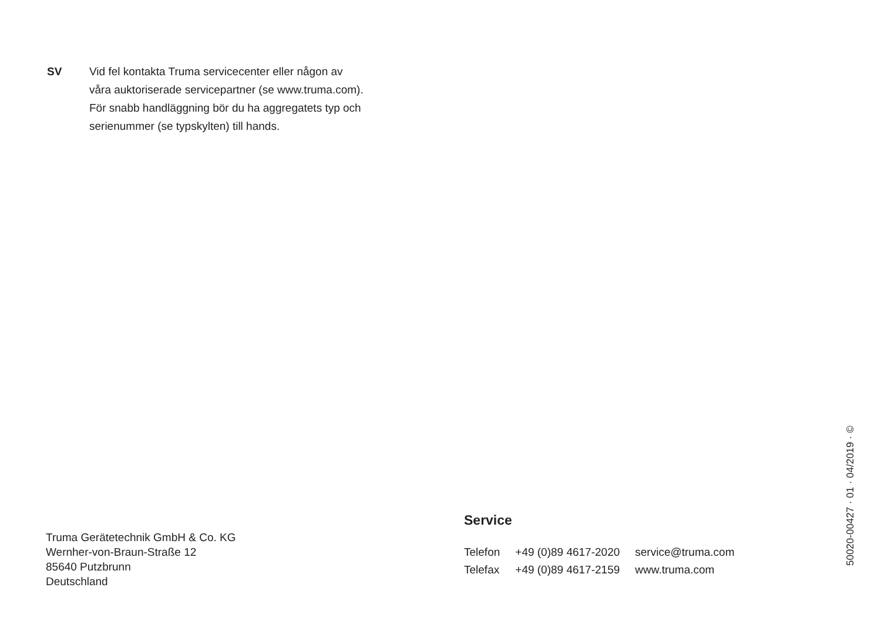SV Vid fel kontakta Truma servicecenter eller någon av
våra auktoriserade servicepartner (se www.truma.com).
För snabb handläggning bör du ha aggregatets typ och
serienummer (se typskylten) till hands.
Truma Gerätetechnik GmbH & Co. KG
Wernher-von-Braun-Straße 12
85640 Putzbrunn
Deutschland
Service
| Telefon | +49 (0)89 4617-2020 | service@truma.com |
| Telefax | +49 (0)89 4617-2159 | www.truma.com |
50020-00427 · 01 · 04/2019 · ©